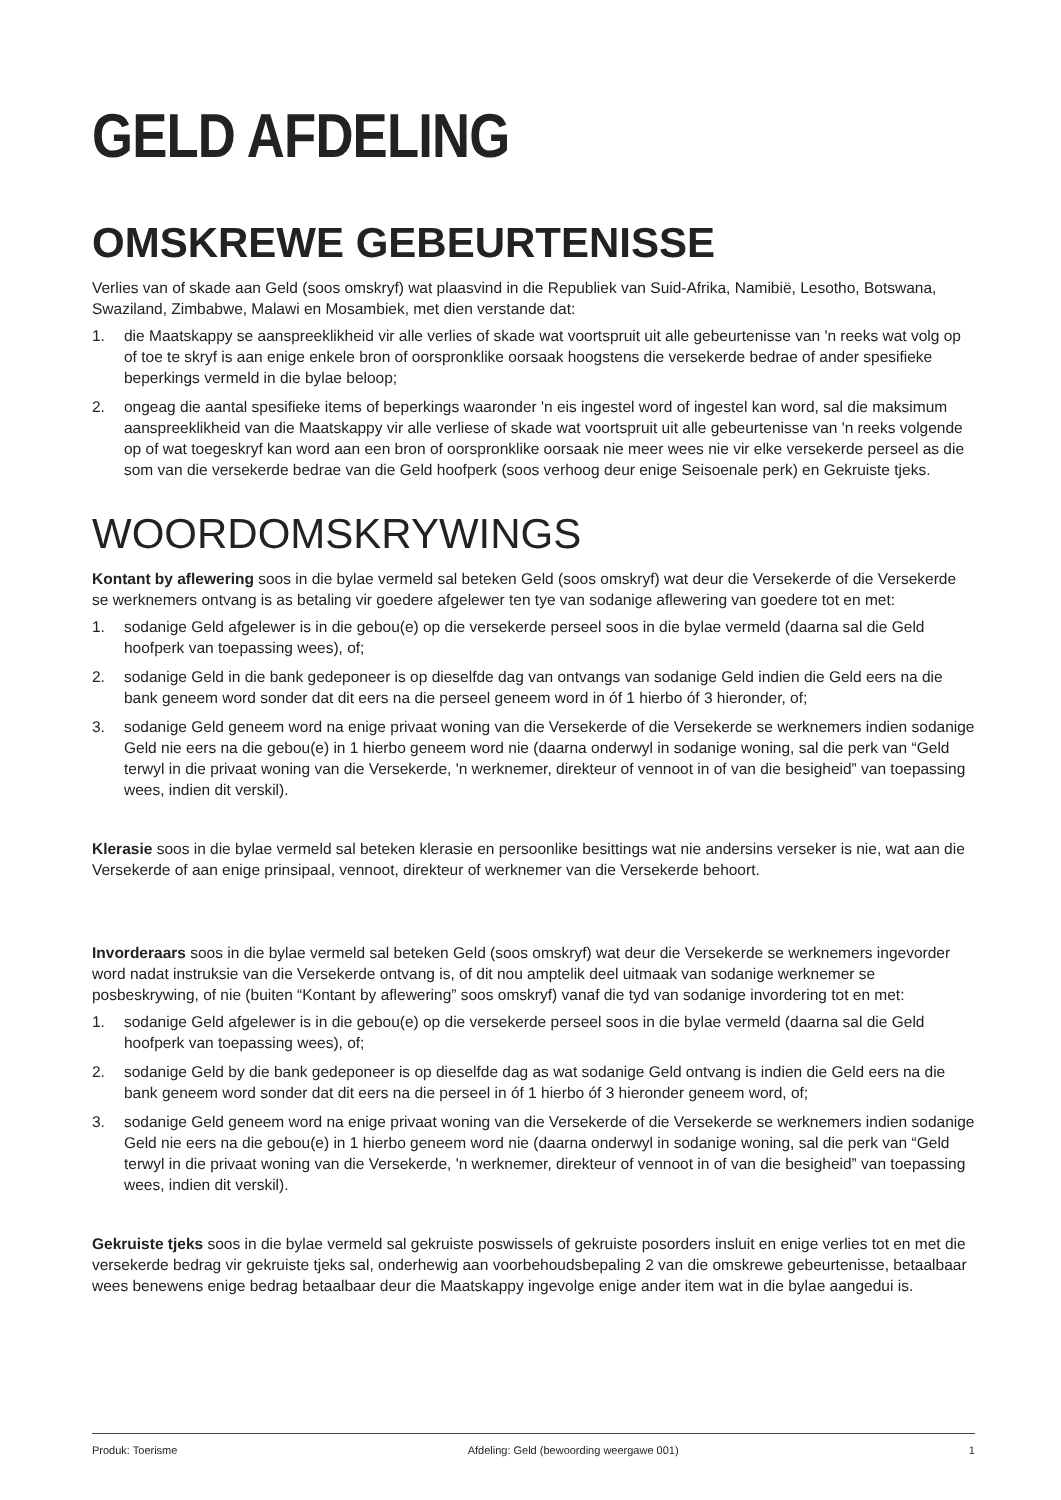GELD AFDELING
OMSKREWE GEBEURTENISSE
Verlies van of skade aan Geld (soos omskryf) wat plaasvind in die Republiek van Suid-Afrika, Namibië, Lesotho, Botswana, Swaziland, Zimbabwe, Malawi en Mosambiek, met dien verstande dat:
1. die Maatskappy se aanspreeklikheid vir alle verlies of skade wat voortspruit uit alle gebeurtenisse van 'n reeks wat volg op of toe te skryf is aan enige enkele bron of oorspronklike oorsaak hoogstens die versekerde bedrae of ander spesifieke beperkings vermeld in die bylae beloop;
2. ongeag die aantal spesifieke items of beperkings waaronder 'n eis ingestel word of ingestel kan word, sal die maksimum aanspreeklikheid van die Maatskappy vir alle verliese of skade wat voortspruit uit alle gebeurtenisse van 'n reeks volgende op of wat toegeskryf kan word aan een bron of oorspronklike oorsaak nie meer wees nie vir elke versekerde perseel as die som van die versekerde bedrae van die Geld hoofperk (soos verhoog deur enige Seisoenale perk) en Gekruiste tjeks.
WOORDOMSKRYWINGS
Kontant by aflewering soos in die bylae vermeld sal beteken Geld (soos omskryf) wat deur die Versekerde of die Versekerde se werknemers ontvang is as betaling vir goedere afgelewer ten tye van sodanige aflewering van goedere tot en met:
1. sodanige Geld afgelewer is in die gebou(e) op die versekerde perseel soos in die bylae vermeld (daarna sal die Geld hoofperk van toepassing wees), of;
2. sodanige Geld in die bank gedeponeer is op dieselfde dag van ontvangs van sodanige Geld indien die Geld eers na die bank geneem word sonder dat dit eers na die perseel geneem word in óf 1 hierbo óf 3 hieronder, of;
3. sodanige Geld geneem word na enige privaat woning van die Versekerde of die Versekerde se werknemers indien sodanige Geld nie eers na die gebou(e) in 1 hierbo geneem word nie (daarna onderwyl in sodanige woning, sal die perk van “Geld terwyl in die privaat woning van die Versekerde, 'n werknemer, direkteur of vennoot in of van die besigheid” van toepassing wees, indien dit verskil).
Klerasie soos in die bylae vermeld sal beteken klerasie en persoonlike besittings wat nie andersins verseker is nie, wat aan die Versekerde of aan enige prinsipaal, vennoot, direkteur of werknemer van die Versekerde behoort.
Invorderaars soos in die bylae vermeld sal beteken Geld (soos omskryf) wat deur die Versekerde se werknemers ingevorder word nadat instruksie van die Versekerde ontvang is, of dit nou amptelik deel uitmaak van sodanige werknemer se posbeskrywing, of nie (buiten “Kontant by aflewering” soos omskryf) vanaf die tyd van sodanige invordering tot en met:
1. sodanige Geld afgelewer is in die gebou(e) op die versekerde perseel soos in die bylae vermeld (daarna sal die Geld hoofperk van toepassing wees), of;
2. sodanige Geld by die bank gedeponeer is op dieselfde dag as wat sodanige Geld ontvang is indien die Geld eers na die bank geneem word sonder dat dit eers na die perseel in óf 1 hierbo óf 3 hieronder geneem word, of;
3. sodanige Geld geneem word na enige privaat woning van die Versekerde of die Versekerde se werknemers indien sodanige Geld nie eers na die gebou(e) in 1 hierbo geneem word nie (daarna onderwyl in sodanige woning, sal die perk van “Geld terwyl in die privaat woning van die Versekerde, 'n werknemer, direkteur of vennoot in of van die besigheid” van toepassing wees, indien dit verskil).
Gekruiste tjeks soos in die bylae vermeld sal gekruiste poswissels of gekruiste posorders insluit en enige verlies tot en met die versekerde bedrag vir gekruiste tjeks sal, onderhewig aan voorbehoudsbepaling 2 van die omskrewe gebeurtenisse, betaalbaar wees benewens enige bedrag betaalbaar deur die Maatskappy ingevolge enige ander item wat in die bylae aangedui is.
Produk: Toerisme Afdeling: Geld (bewoording weergawe 001) 1